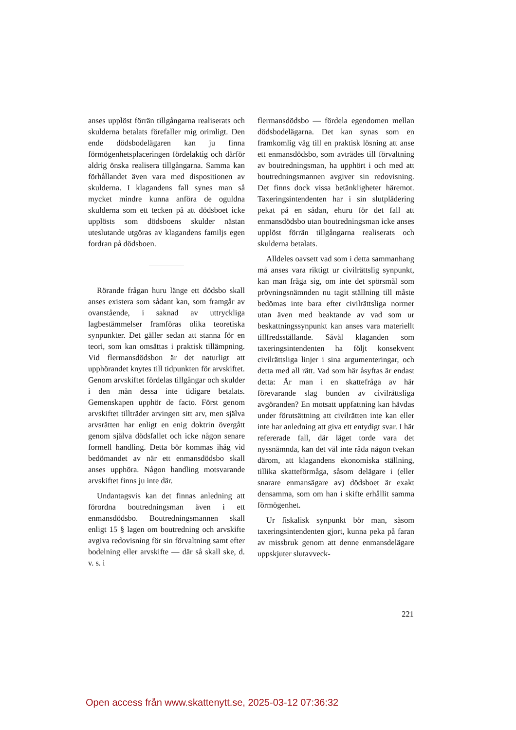anses upplöst förrän tillgångarna realiserats och skulderna betalats förefaller mig orimligt. Den ende dödsbodelägaren kan ju finna förmögenhetsplaceringen fördelaktig och därför aldrig önska realisera tillgångarna. Samma kan förhållandet även vara med dispositionen av skulderna. I klagandens fall synes man så mycket mindre kunna anföra de oguldna skulderna som ett tecken på att dödsboet icke upplösts som dödsboens skulder nästan uteslutande utgöras av klagandens familjs egen fordran på dödsboen.
Rörande frågan huru länge ett dödsbo skall anses existera som sådant kan, som framgår av ovanstående, i saknad av uttryckliga lagbestämmelser framföras olika teoretiska synpunkter. Det gäller sedan att stanna för en teori, som kan omsättas i praktisk tillämpning. Vid flermansdödsbon är det naturligt att upphörandet knytes till tidpunkten för arvskiftet. Genom arvskiftet fördelas tillgångar och skulder i den mån dessa inte tidigare betalats. Gemenskapen upphör de facto. Först genom arvskiftet tillträder arvingen sitt arv, men själva arvsrätten har enligt en enig doktrin övergått genom själva dödsfallet och icke någon senare formell handling. Detta bör kommas ihåg vid bedömandet av när ett enmansdödsbo skall anses upphöra. Någon handling motsvarande arvskiftet finns ju inte där.
Undantagsvis kan det finnas anledning att förordna boutredningsman även i ett enmansdödsbo. Boutredningsmannen skall enligt 15 § lagen om boutredning och arvskifte avgiva redovisning för sin förvaltning samt efter bodelning eller arvskifte — där så skall ske, d. v. s. i
flermansdödsbo — fördela egendomen mellan dödsbodelägarna. Det kan synas som en framkomlig väg till en praktisk lösning att anse ett enmansdödsbo, som avträdes till förvaltning av boutredningsman, ha upphört i och med att boutredningsmannen avgiver sin redovisning. Det finns dock vissa betänkligheter häremot. Taxeringsintendenten har i sin slutplädering pekat på en sådan, ehuru för det fall att enmansdödsbo utan boutredningsman icke anses upplöst förrän tillgångarna realiserats och skulderna betalats.
Alldeles oavsett vad som i detta sammanhang må anses vara riktigt ur civilrättslig synpunkt, kan man fråga sig, om inte det spörsmål som prövningsnämnden nu tagit ställning till måste bedömas inte bara efter civilrättsliga normer utan även med beaktande av vad som ur beskattningssynpunkt kan anses vara materiellt tillfredsställande. Såväl klaganden som taxeringsintendenten ha följt konsekvent civilrättsliga linjer i sina argumenteringar, och detta med all rätt. Vad som här åsyftas är endast detta: Är man i en skattefråga av här förevarande slag bunden av civilrättsliga avgöranden? En motsatt uppfattning kan hävdas under förutsättning att civilrätten inte kan eller inte har anledning att giva ett entydigt svar. I här refererade fall, där läget torde vara det nyssnämnda, kan det väl inte råda någon tvekan därom, att klagandens ekonomiska ställning, tillika skatteförmåga, såsom delägare i (eller snarare enmansägare av) dödsboet är exakt densamma, som om han i skifte erhållit samma förmögenhet.
Ur fiskalisk synpunkt bör man, såsom taxeringsintendenten gjort, kunna peka på faran av missbruk genom att denne enmansdelägare uppskjuter slutavveck-
221
Open access från www.skattenytt.se, 2025-03-12 07:36:32